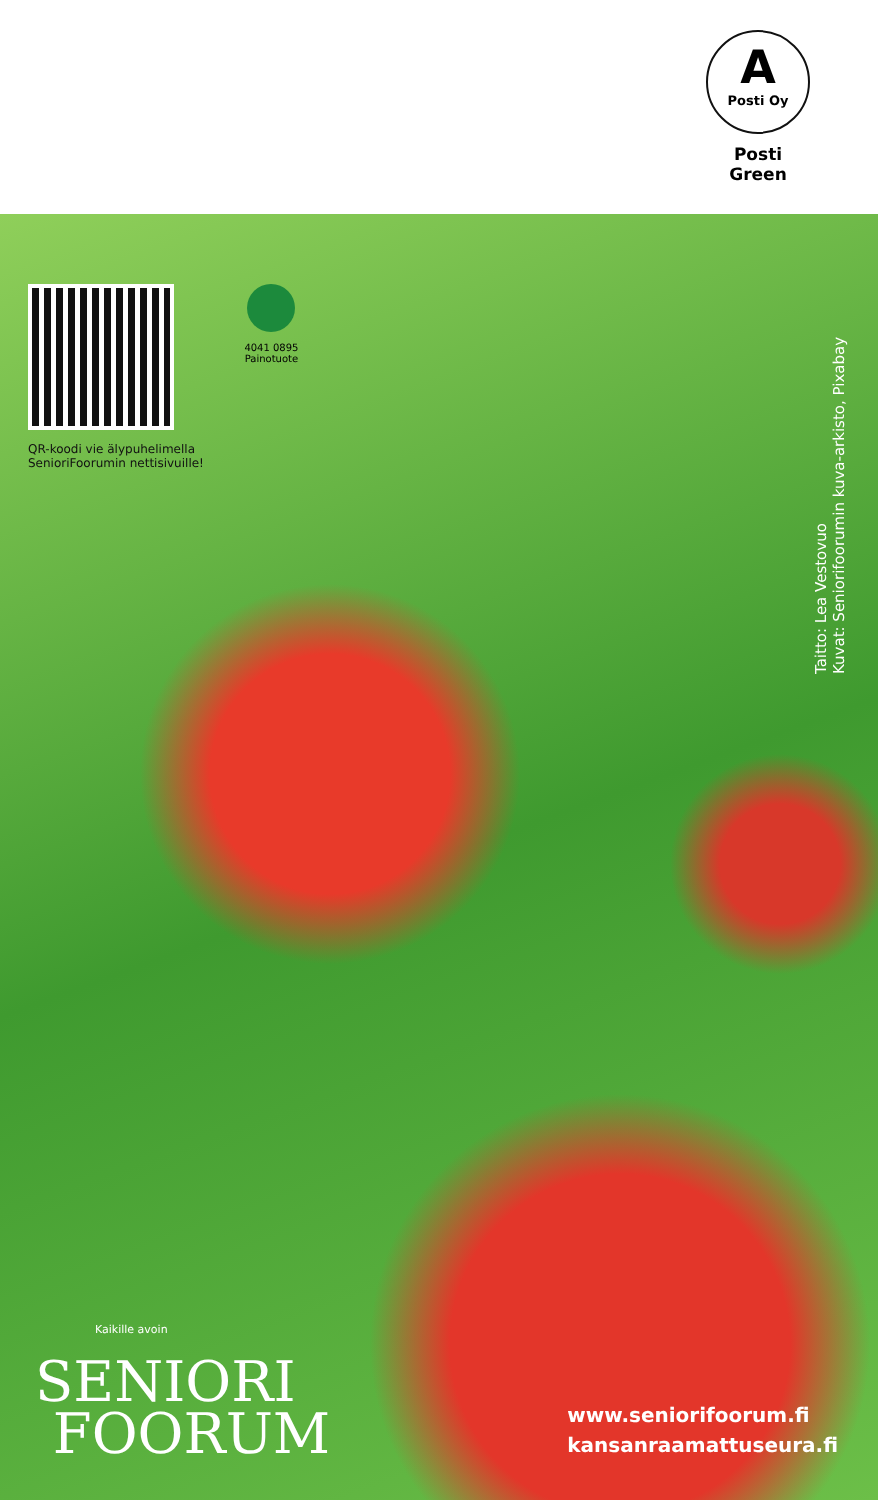A
Posti Oy
Posti Green
QR-koodi vie älypuhelimella
SenioriFoorumin nettisivuille!
4041 0895
Painotuote
Taitto: Lea Vestovuo
Kuvat: Seniorifoorumin kuva-arkisto, Pixabay
Kaikille avoin
SENIORI
FOORUM
www.seniorifoorum.fi
kansanraamattuseura.fi